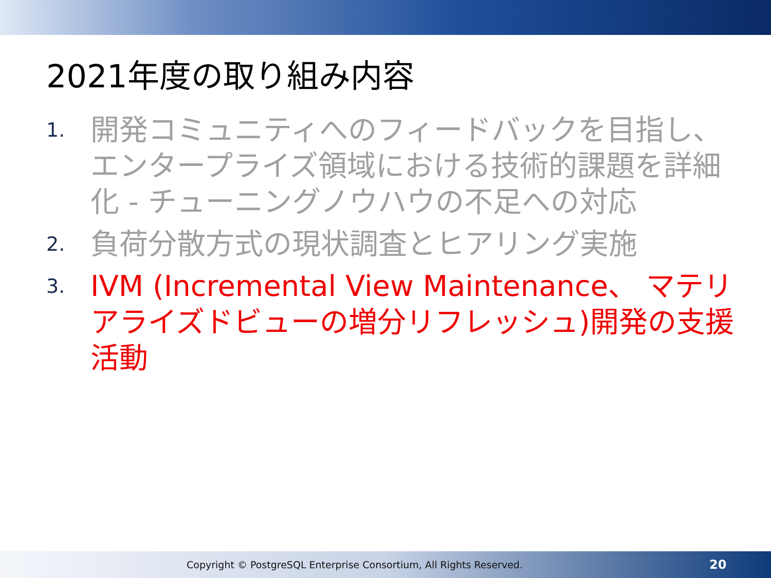2021年度の取り組み内容
1. 開発コミュニティへのフィードバックを目指し、エンタープライズ領域における技術的課題を詳細化 - チューニングノウハウの不足への対応
2. 負荷分散方式の現状調査とヒアリング実施
3. IVM (Incremental View Maintenance、 マテリアライズドビューの増分リフレッシュ)開発の支援活動
Copyright © PostgreSQL Enterprise Consortium, All Rights Reserved. 20